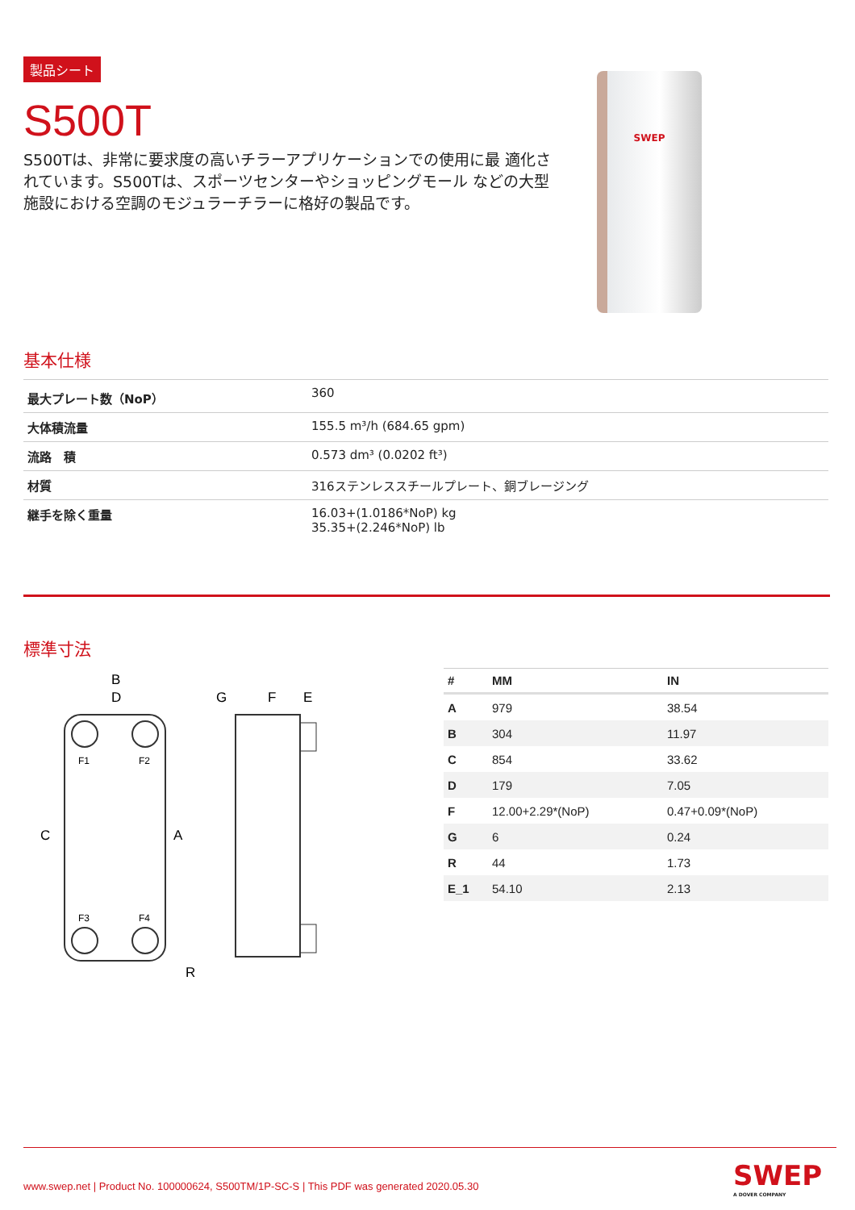製品シート
S500T
S500Tは、非常に要求度の高いチラーアプリケーションでの使用に最 適化されています。S500Tは、スポーツセンターやショッピングモール などの大型施設における空調のモジュラーチラーに格好の製品です。
SWEP
基本仕様
| 最大プレート数（NoP） | 360 |
| 大体積流量 | 155.5 m³/h (684.65 gpm) |
| 流路 積 | 0.573 dm³ (0.0202 ft³) |
| 材質 | 316ステンレススチールプレート、銅ブレージング |
| 継手を除く重量 | 16.03+(1.0186*NoP) kg 35.35+(2.246*NoP) lb |
標準寸法
F1
F2
F3
F4
B
D
C
A
R
G
F
E
| # | MM | IN |
| --- | --- | --- |
| A | 979 | 38.54 |
| B | 304 | 11.97 |
| C | 854 | 33.62 |
| D | 179 | 7.05 |
| F | 12.00+2.29*(NoP) | 0.47+0.09*(NoP) |
| G | 6 | 0.24 |
| R | 44 | 1.73 |
| E_1 | 54.10 | 2.13 |
www.swep.net | Product No. 100000624, S500TM/1P-SC-S | This PDF was generated 2020.05.30
SWEP
A DOVER COMPANY